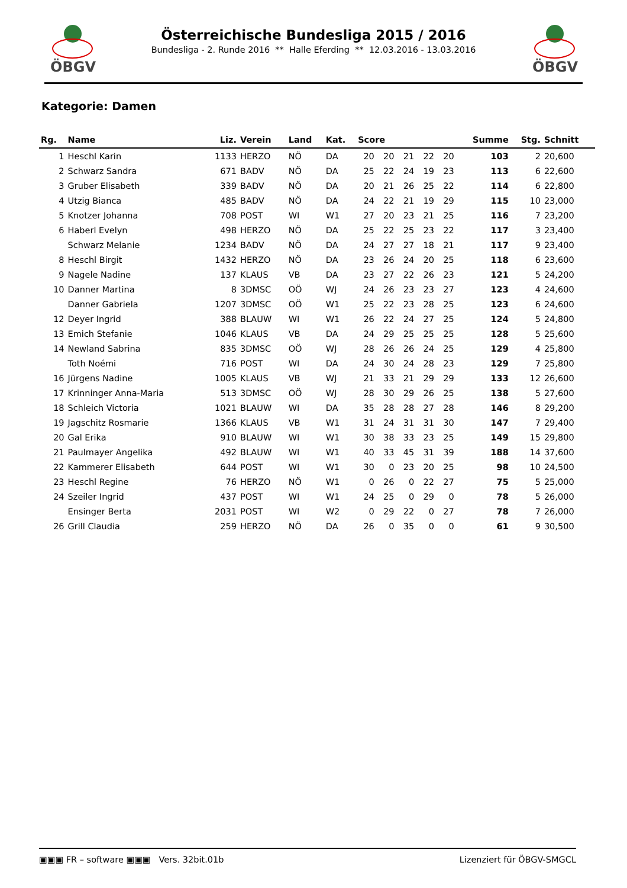ÖBGV
Österreichische Bundesliga 2015 / 2016
Bundesliga - 2. Runde 2016 ** Halle Eferding ** 12.03.2016 - 13.03.2016
ÖBGV
Kategorie: Damen
| Rg. | Name | Liz. | Verein | Land | Kat. | Score | | | | | Summe | Stg. | Schnitt |
| --- | --- | --- | --- | --- | --- | --- | --- | --- | --- | --- | --- | --- | --- |
| 1 | Heschl Karin | 1133 | HERZO | NÖ | DA | 20 | 20 | 21 | 22 | 20 | 103 | 2 | 20,600 |
| 2 | Schwarz Sandra | 671 | BADV | NÖ | DA | 25 | 22 | 24 | 19 | 23 | 113 | 6 | 22,600 |
| 3 | Gruber Elisabeth | 339 | BADV | NÖ | DA | 20 | 21 | 26 | 25 | 22 | 114 | 6 | 22,800 |
| 4 | Utzig Bianca | 485 | BADV | NÖ | DA | 24 | 22 | 21 | 19 | 29 | 115 | 10 | 23,000 |
| 5 | Knotzer Johanna | 708 | POST | WI | W1 | 27 | 20 | 23 | 21 | 25 | 116 | 7 | 23,200 |
| 6 | Haberl Evelyn | 498 | HERZO | NÖ | DA | 25 | 22 | 25 | 23 | 22 | 117 | 3 | 23,400 |
| | Schwarz Melanie | 1234 | BADV | NÖ | DA | 24 | 27 | 27 | 18 | 21 | 117 | 9 | 23,400 |
| 8 | Heschl Birgit | 1432 | HERZO | NÖ | DA | 23 | 26 | 24 | 20 | 25 | 118 | 6 | 23,600 |
| 9 | Nagele Nadine | 137 | KLAUS | VB | DA | 23 | 27 | 22 | 26 | 23 | 121 | 5 | 24,200 |
| 10 | Danner Martina | 8 | 3DMSC | OÖ | WJ | 24 | 26 | 23 | 23 | 27 | 123 | 4 | 24,600 |
| | Danner Gabriela | 1207 | 3DMSC | OÖ | W1 | 25 | 22 | 23 | 28 | 25 | 123 | 6 | 24,600 |
| 12 | Deyer Ingrid | 388 | BLAUW | WI | W1 | 26 | 22 | 24 | 27 | 25 | 124 | 5 | 24,800 |
| 13 | Emich Stefanie | 1046 | KLAUS | VB | DA | 24 | 29 | 25 | 25 | 25 | 128 | 5 | 25,600 |
| 14 | Newland Sabrina | 835 | 3DMSC | OÖ | WJ | 28 | 26 | 26 | 24 | 25 | 129 | 4 | 25,800 |
| | Toth Noémi | 716 | POST | WI | DA | 24 | 30 | 24 | 28 | 23 | 129 | 7 | 25,800 |
| 16 | Jürgens Nadine | 1005 | KLAUS | VB | WJ | 21 | 33 | 21 | 29 | 29 | 133 | 12 | 26,600 |
| 17 | Krinninger Anna-Maria | 513 | 3DMSC | OÖ | WJ | 28 | 30 | 29 | 26 | 25 | 138 | 5 | 27,600 |
| 18 | Schleich Victoria | 1021 | BLAUW | WI | DA | 35 | 28 | 28 | 27 | 28 | 146 | 8 | 29,200 |
| 19 | Jagschitz Rosmarie | 1366 | KLAUS | VB | W1 | 31 | 24 | 31 | 31 | 30 | 147 | 7 | 29,400 |
| 20 | Gal Erika | 910 | BLAUW | WI | W1 | 30 | 38 | 33 | 23 | 25 | 149 | 15 | 29,800 |
| 21 | Paulmayer Angelika | 492 | BLAUW | WI | W1 | 40 | 33 | 45 | 31 | 39 | 188 | 14 | 37,600 |
| 22 | Kammerer Elisabeth | 644 | POST | WI | W1 | 30 | 0 | 23 | 20 | 25 | 98 | 10 | 24,500 |
| 23 | Heschl Regine | 76 | HERZO | NÖ | W1 | 0 | 26 | 0 | 22 | 27 | 75 | 5 | 25,000 |
| 24 | Szeiler Ingrid | 437 | POST | WI | W1 | 24 | 25 | 0 | 29 | 0 | 78 | 5 | 26,000 |
| | Ensinger Berta | 2031 | POST | WI | W2 | 0 | 29 | 22 | 0 | 27 | 78 | 7 | 26,000 |
| 26 | Grill Claudia | 259 | HERZO | NÖ | DA | 26 | 0 | 35 | 0 | 0 | 61 | 9 | 30,500 |
▣▣▣ FR – software ▣▣▣ Vers. 32bit.01b Lizenziert für ÖBGV-SMGCL